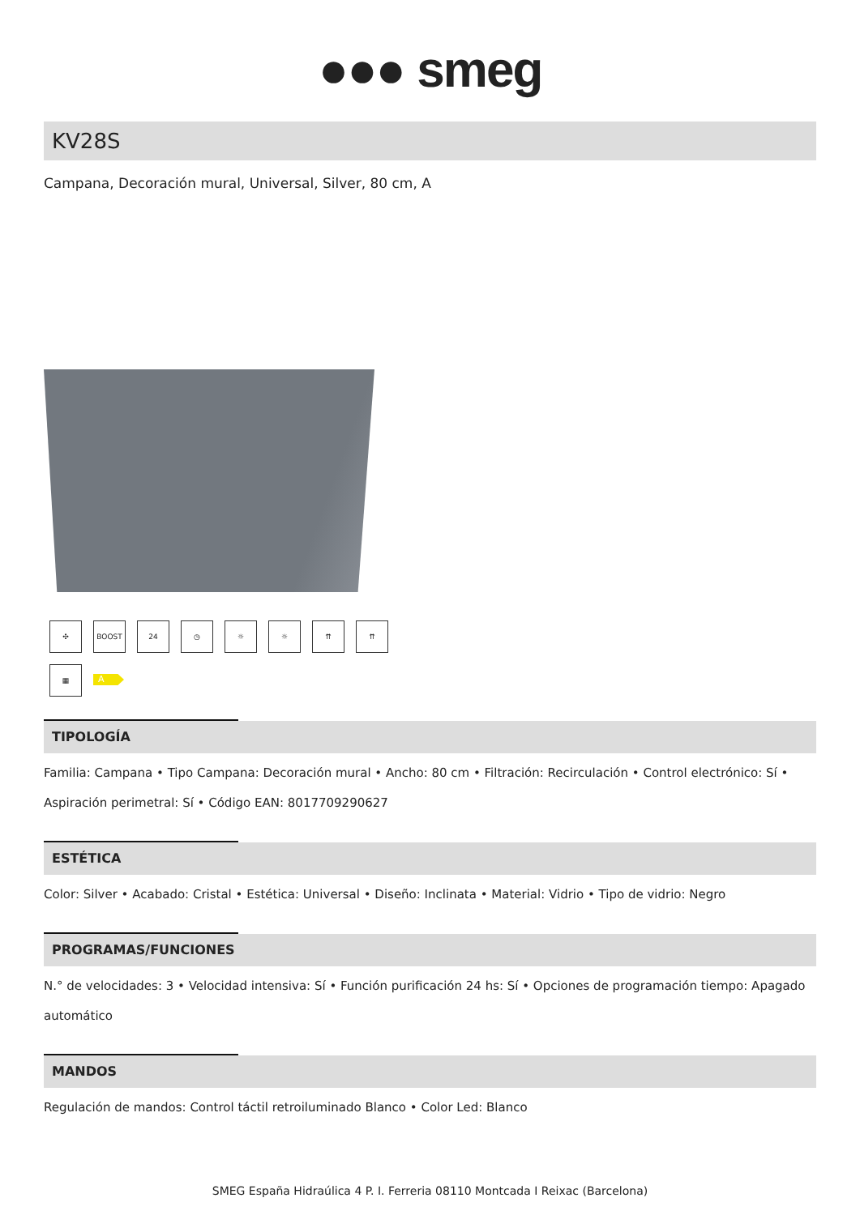●●● smeg
KV28S
Campana, Decoración mural, Universal, Silver, 80 cm, A
✣
BOOST
24
◷
☼
☼
⇈
⇈
▦
A
TIPOLOGÍA
Familia: Campana • Tipo Campana: Decoración mural • Ancho: 80 cm • Filtración: Recirculación • Control electrónico: Sí • Aspiración perimetral: Sí • Código EAN: 8017709290627
ESTÉTICA
Color: Silver • Acabado: Cristal • Estética: Universal • Diseño: Inclinata • Material: Vidrio • Tipo de vidrio: Negro
PROGRAMAS/FUNCIONES
N.° de velocidades: 3 • Velocidad intensiva: Sí • Función purificación 24 hs: Sí • Opciones de programación tiempo: Apagado automático
MANDOS
Regulación de mandos: Control táctil retroiluminado Blanco • Color Led: Blanco
SMEG España Hidraúlica 4 P. I. Ferreria 08110 Montcada I Reixac (Barcelona)